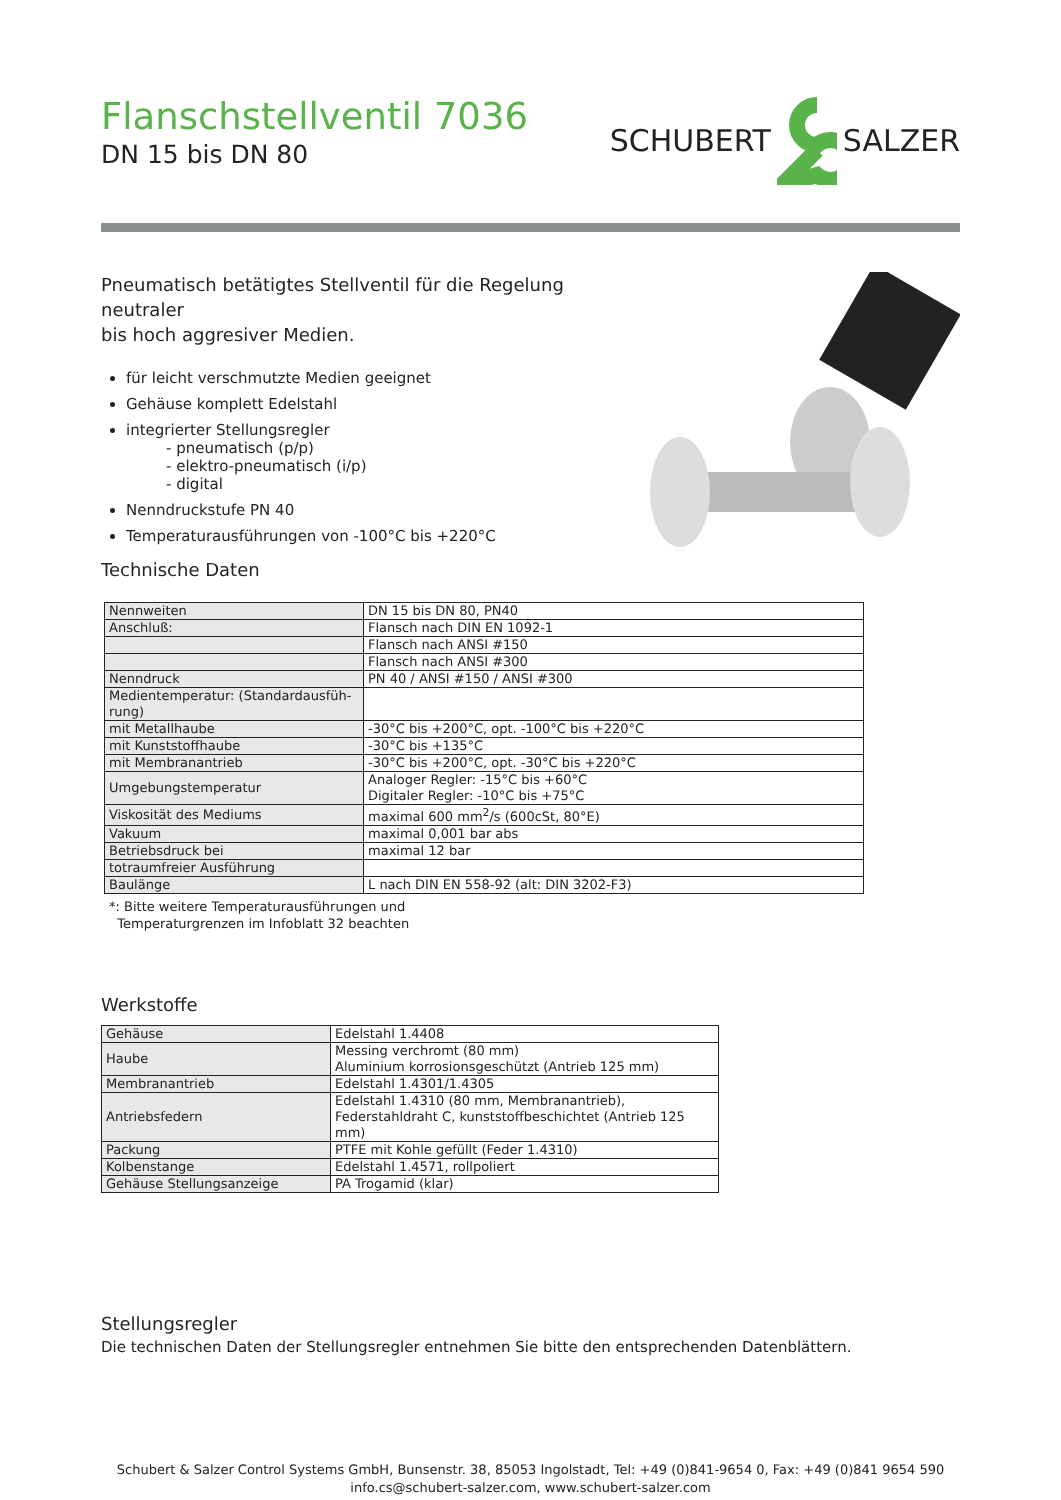Flanschstellventil 7036
DN 15 bis DN 80
SCHUBERT SALZER
Pneumatisch betätigtes Stellventil für die Regelung neutraler
bis hoch aggresiver Medien.
für leicht verschmutzte Medien geeignet
Gehäuse komplett Edelstahl
integrierter Stellungsregler
- pneumatisch (p/p)
- elektro-pneumatisch (i/p)
- digital
Nenndruckstufe PN 40
Temperaturausführungen von -100°C bis +220°C
Technische Daten
| Nennweiten | DN 15 bis DN 80, PN40 |
| Anschluß: | Flansch nach DIN EN 1092-1 |
| | Flansch nach ANSI #150 |
| | Flansch nach ANSI #300 |
| Nenndruck | PN 40 / ANSI #150 / ANSI #300 |
| Medientemperatur: (Standardausfüh- rung) | |
| mit Metallhaube | -30°C bis +200°C, opt. -100°C bis +220°C |
| mit Kunststoffhaube | -30°C bis +135°C |
| mit Membranantrieb | -30°C bis +200°C, opt. -30°C bis +220°C |
| Umgebungstemperatur | Analoger Regler: -15°C bis +60°C Digitaler Regler: -10°C bis +75°C |
| Viskosität des Mediums | maximal 600 mm<sup>2</sup>/s (600cSt, 80°E) |
| Vakuum | maximal 0,001 bar abs |
| Betriebsdruck bei | maximal 12 bar |
| totraumfreier Ausführung | |
| Baulänge | L nach DIN EN 558-92 (alt: DIN 3202-F3) |
*: Bitte weitere Temperaturausführungen und
Temperaturgrenzen im Infoblatt 32 beachten
Werkstoffe
| Gehäuse | Edelstahl 1.4408 |
| Haube | Messing verchromt (80 mm) Aluminium korrosionsgeschützt (Antrieb 125 mm) |
| Membranantrieb | Edelstahl 1.4301/1.4305 |
| Antriebsfedern | Edelstahl 1.4310 (80 mm, Membranantrieb), Federstahldraht C, kunststoffbeschichtet (Antrieb 125 mm) |
| Packung | PTFE mit Kohle gefüllt (Feder 1.4310) |
| Kolbenstange | Edelstahl 1.4571, rollpoliert |
| Gehäuse Stellungsanzeige | PA Trogamid (klar) |
Stellungsregler
Die technischen Daten der Stellungsregler entnehmen Sie bitte den entsprechenden Datenblättern.
Schubert & Salzer Control Systems GmbH, Bunsenstr. 38, 85053 Ingolstadt, Tel: +49 (0)841-9654 0, Fax: +49 (0)841 9654 590
info.cs@schubert-salzer.com, www.schubert-salzer.com